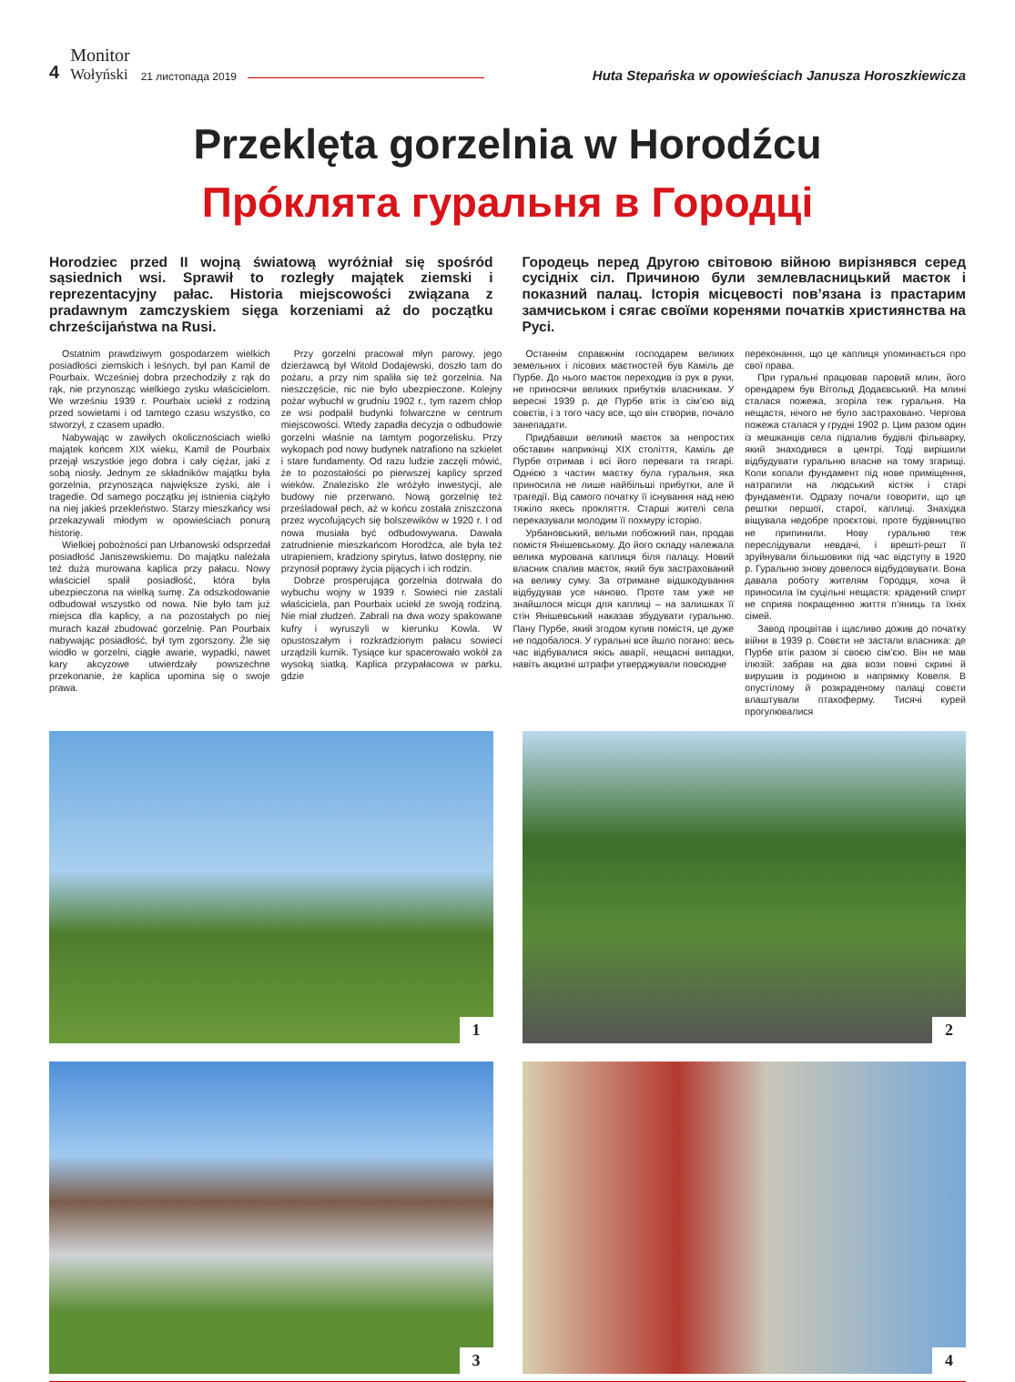4 Monitor
Wołyński 21 листопада 2019 Huta Stepańska w opowieściach Janusza Horoszkiewicza
Przeklęta gorzelnia w Horodźcu
Прóклята гуральня в Городці
Horodziec przed II wojną światową wyróżniał się spośród sąsiednich wsi. Sprawił to rozległy majątek ziemski i reprezentacyjny pałac. Historia miejscowości związana z pradawnym zamczyskiem sięga korzeniami aż do początku chrześcijaństwa na Rusi.
Городець перед Другою світовою війною вирізнявся серед сусідніх сіл. Причиною були землевласницький маєток і показний палац. Історія місцевості пов’язана із прастарим замчиськом і сягає своїми коренями початків християнства на Русі.
Ostatnim prawdziwym gospodarzem wielkich posiadłości ziemskich i leśnych, był pan Kamil de Pourbaix. Wcześniej dobra przechodziły z rąk do rąk, nie przynosząc wielkiego zysku właścicielom. We wrześniu 1939 r. Pourbaix uciekł z rodziną przed sowietami i od tamtego czasu wszystko, co stworzył, z czasem upadło.
Nabywając w zawiłych okolicznościach wielki majątek końcem XIX wieku, Kamil de Pourbaix przejął wszystkie jego dobra i cały ciężar, jaki z sobą niosły. Jednym ze składników majątku była gorzelnia, przynosząca największe zyski, ale i tragedie. Od samego początku jej istnienia ciążyło na niej jakieś przekleństwo. Starzy mieszkańcy wsi przekazywali młodym w opowieściach ponurą historię.
Wielkiej pobożności pan Urbanowski odsprzedał posiadłość Janiszewskiemu. Do majątku należała też duża murowana kaplica przy pałacu. Nowy właściciel spalił posiadłość, która była ubezpieczona na wielką sumę. Za odszkodowanie odbudował wszystko od nowa. Nie było tam już miejsca dla kaplicy, a na pozostałych po niej murach kazał zbudować gorzelnię. Pan Pourbaix nabywając posiadłość, był tym zgorszony. Źle się wiodło w gorzelni, ciągłe awarie, wypadki, nawet kary akcyzowe utwierdzały powszechne przekonanie, że kaplica upomina się o swoje prawa.
Przy gorzelni pracował młyn parowy, jego dzierżawcą był Witold Dodajewski, doszło tam do pożaru, a przy nim spaliła się też gorzelnia. Na nieszczęście, nic nie było ubezpieczone. Kolejny pożar wybuchł w grudniu 1902 r., tym razem chłop ze wsi podpalił budynki folwarczne w centrum miejscowości. Wtedy zapadła decyzja o odbudowie gorzelni właśnie na tamtym pogorzelisku. Przy wykopach pod nowy budynek natrafiono na szkielet i stare fundamenty. Od razu ludzie zaczęli mówić, że to pozostałości po pierwszej kaplicy sprzed wieków. Znalezisko źle wróżyło inwestycji, ale budowy nie przerwano. Nową gorzelnię też prześladował pech, aż w końcu została zniszczona przez wycofujących się bolszewików w 1920 r. I od nowa musiała być odbudowywana. Dawała zatrudnienie mieszkańcom Horodźca, ale była też utrapieniem, kradziony spirytus, łatwo dostępny, nie przynosił poprawy życia pijących i ich rodzin.
Dobrze prosperująca gorzelnia dotrwała do wybuchu wojny w 1939 r. Sowieci nie zastali właściciela, pan Pourbaix uciekł ze swoją rodziną. Nie miał złudzeń. Zabrali na dwa wozy spakowane kufry i wyruszyli w kierunku Kowla. W opustoszałym i rozkradzionym pałacu sowieci urządzili kurnik. Tysiące kur spacerowało wokół za wysoką siatką. Kaplica przypałacowa w parku, gdzie
Останнім справжнім господарем великих земельних і лісових маєтностей був Каміль де Пурбе. До нього маєток переходив із рук в руки, не приносячи великих прибутків власникам. У вересні 1939 р. де Пурбе втік із сім’єю від совєтів, і з того часу все, що він створив, почало занепадати.
Придбавши великий маєток за непростих обставин наприкінці XIX століття, Каміль де Пурбе отримав і всі його переваги та тягарі. Однією з частин маєтку була гуральня, яка приносила не лише найбільші прибутки, але й трагедії. Від самого початку її існування над нею тяжіло якесь прокляття. Старші жителі села переказували молодим її похмуру історію.
Урбановський, вельми побожний пан, продав помістя Янішевському. До його складу належала велика мурована каплиця біля палацу. Новий власник спалив маєток, який був застрахований на велику суму. За отримане відшкодування відбудував усе наново. Проте там уже не знайшлося місця для каплиці – на залишках її стін Янішевський наказав збудувати гуральню. Пану Пурбе, який згодом купив помістя, це дуже не подобалося. У гуральні все йшло погано: весь час відбувалися якісь аварії, нещасні випадки, навіть акцизні штрафи утверджували повсюдне
переконання, що це каплиця упоминається про свої права.
При гуральні працював паровий млин, його орендарем був Вітольд Додаєвський. На млині сталася пожежа, згоріла теж гуральня. На нещастя, нічого не було застраховано. Чергова пожежа сталася у грудні 1902 р. Цим разом один із мешканців села підпалив будівлі фільварку, який знаходився в центрі. Тоді вирішили відбудувати гуральню власне на тому згарищі. Коли копали фундамент під нове приміщення, натрапили на людський кістяк і старі фундаменти. Одразу почали говорити, що це рештки першої, старої, каплиці. Знахідка віщувала недобре проєктові, проте будівництво не припинили. Нову гуральню теж переслідували невдачі, і врешті-решт її зруйнували більшовики під час відступу в 1920 р. Гуральню знову довелося відбудовувати. Вона давала роботу жителям Городця, хоча й приносила їм суцільні нещастя: крадений спирт не сприяв покращенню життя п’яниць та їхніх сімей.
Завод процвітав і щасливо дожив до початку війни в 1939 р. Совєти не застали власника: де Пурбе втік разом зі своєю сім’єю. Він не мав ілюзій: забрав на два вози повні скрині й вирушив із родиною в напрямку Ковеля. В опустілому й розкраденому палаці совєти влаштували птахоферму. Тисячі курей прогулювалися
1
2
3
4